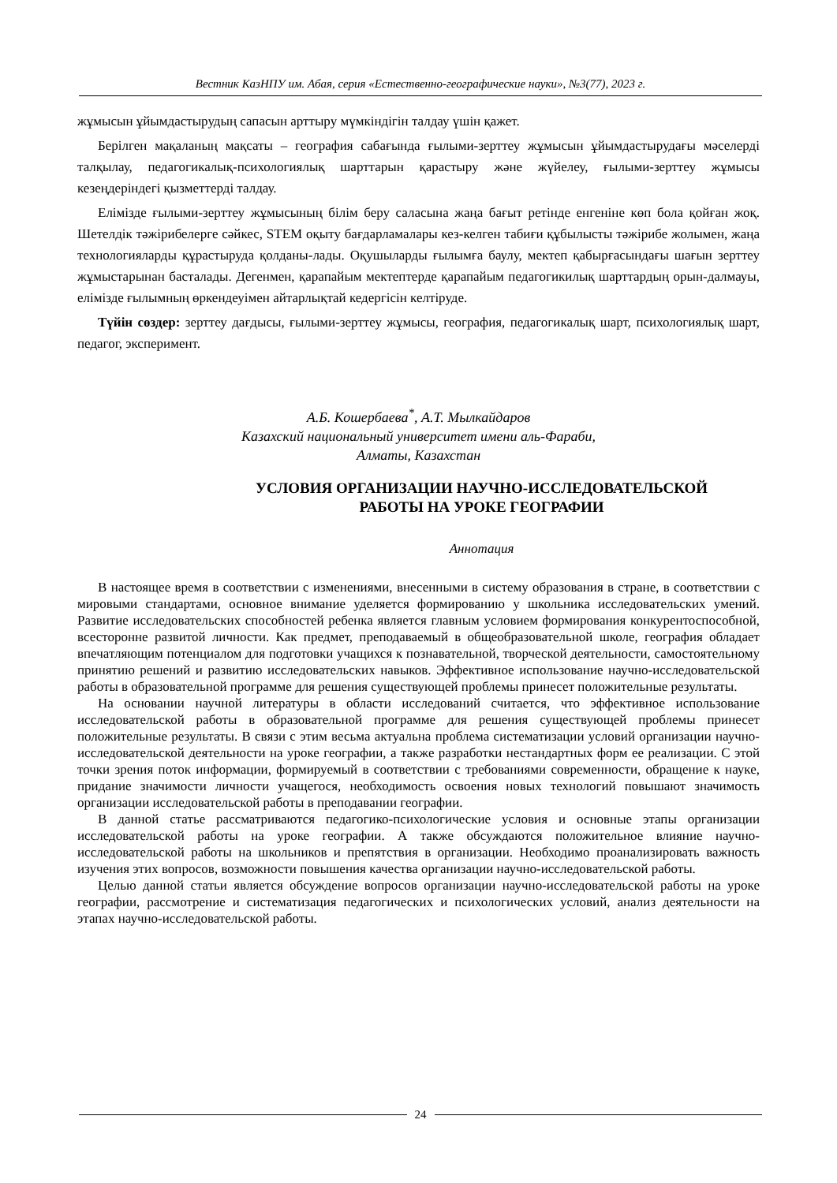Вестник КазНПУ им. Абая, серия «Естественно-географические науки», №3(77), 2023 г.
жұмысын ұйымдастырудың сапасын арттыру мүмкіндігін талдау үшін қажет.
Берілген мақаланың мақсаты – география сабағында ғылыми-зерттеу жұмысын ұйымдастырудағы мәселерді талқылау, педагогикалық-психологиялық шарттарын қарастыру және жүйелеу, ғылыми-зерттеу жұмысы кезеңдеріндегі қызметтерді талдау.
Елімізде ғылыми-зерттеу жұмысының білім беру саласына жаңа бағыт ретінде енгеніне көп бола қойған жоқ. Шетелдік тәжірибелерге сәйкес, STEM оқыту бағдарламалары кез-келген табиғи құбылысты тәжірибе жолымен, жаңа технологияларды құрастыруда қолданы-лады. Оқушыларды ғылымға баулу, мектеп қабырғасындағы шағын зерттеу жұмыстарынан басталады. Дегенмен, қарапайым мектептерде қарапайым педагогикилық шарттардың орын-далмауы, елімізде ғылымның өркендеуімен айтарлықтай кедергісін келтіруде.
Түйін сөздер: зерттеу дағдысы, ғылыми-зерттеу жұмысы, география, педагогикалық шарт, психологиялық шарт, педагог, эксперимент.
А.Б. Кошербаева<sup>*</sup>, А.Т. Мылкайдаров
Казахский национальный университет имени аль-Фараби,
Алматы, Казахстан
УСЛОВИЯ ОРГАНИЗАЦИИ НАУЧНО-ИССЛЕДОВАТЕЛЬСКОЙ
РАБОТЫ НА УРОКЕ ГЕОГРАФИИ
Аннотация
В настоящее время в соответствии с изменениями, внесенными в систему образования в стране, в соответствии с мировыми стандартами, основное внимание уделяется формированию у школьника исследовательских умений. Развитие исследовательских способностей ребенка является главным условием формирования конкурентоспособной, всесторонне развитой личности. Как предмет, преподаваемый в общеобразовательной школе, география обладает впечатляющим потенциалом для подготовки учащихся к познавательной, творческой деятельности, самостоятельному принятию решений и развитию исследовательских навыков. Эффективное использование научно-исследовательской работы в образовательной программе для решения существующей проблемы принесет положительные результаты.
На основании научной литературы в области исследований считается, что эффективное использование исследовательской работы в образовательной программе для решения существующей проблемы принесет положительные результаты. В связи с этим весьма актуальна проблема систематизации условий организации научно-исследовательской деятельности на уроке географии, а также разработки нестандартных форм ее реализации. С этой точки зрения поток информации, формируемый в соответствии с требованиями современности, обращение к науке, придание значимости личности учащегося, необходимость освоения новых технологий повышают значимость организации исследовательской работы в преподавании географии.
В данной статье рассматриваются педагогико-психологические условия и основные этапы организации исследовательской работы на уроке географии. А также обсуждаются положительное влияние научно-исследовательской работы на школьников и препятствия в организации. Необходимо проанализировать важность изучения этих вопросов, возможности повышения качества организации научно-исследовательской работы.
Целью данной статьи является обсуждение вопросов организации научно-исследовательской работы на уроке географии, рассмотрение и систематизация педагогических и психологических условий, анализ деятельности на этапах научно-исследовательской работы.
24